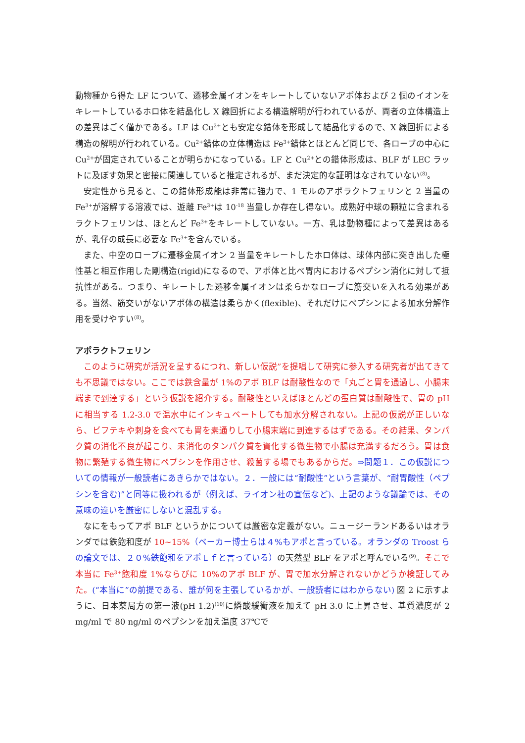動物種から得た LF について、遷移金属イオンをキレートしていないアポ体および 2 個のイオンをキレートしているホロ体を結晶化し X 線回折による構造解明が行われているが、両者の立体構造上の差異はごく僅かである。LF は Cu<sup>2+</sup>とも安定な錯体を形成して結晶化するので、X 線回折による構造の解明が行われている。Cu<sup>2+</sup>錯体の立体構造は Fe<sup>3+</sup>錯体とほとんど同じで、各ローブの中心に Cu<sup>2+</sup>が固定されていることが明らかになっている。LF と Cu<sup>2+</sup>との錯体形成は、BLF が LEC ラットに及ぼす効果と密接に関連していると推定されるが、まだ決定的な証明はなされていない<sup>(8)</sup>。
安定性から見ると、この錯体形成能は非常に強力で、1 モルのアポラクトフェリンと 2 当量の Fe<sup>3+</sup>が溶解する溶液では、遊離 Fe<sup>3+</sup>は 10<sup>-18</sup> 当量しか存在し得ない。成熟好中球の顆粒に含まれるラクトフェリンは、ほとんど Fe<sup>3+</sup>をキレートしていない。一方、乳は動物種によって差異はあるが、乳仔の成長に必要な Fe<sup>3+</sup>を含んでいる。
また、中空のローブに遷移金属イオン 2 当量をキレートしたホロ体は、球体内部に突き出した極性基と相互作用した剛構造(rigid)になるので、アポ体と比べ胃内におけるペプシン消化に対して抵抗性がある。つまり、キレートした遷移金属イオンは柔らかなローブに筋交いを入れる効果がある。当然、筋交いがないアポ体の構造は柔らかく(flexible)、それだけにペプシンによる加水分解作用を受けやすい<sup>(8)</sup>。
アポラクトフェリン
このように研究が活況を呈するにつれ、新しい仮説”を提唱して研究に参入する研究者が出てきても不思議ではない。ここでは鉄含量が 1%のアポ BLF は耐酸性なので「丸ごと胃を通過し、小腸末端まで到達する」という仮説を紹介する。耐酸性といえばほとんどの蛋白質は耐酸性で、胃の pH に相当する 1.2-3.0 で温水中にインキュベートしても加水分解されない。上記の仮説が正しいなら、ビフテキや刺身を食べても胃を素通りして小腸末端に到達するはずである。その結果、タンパク質の消化不良が起こり、未消化のタンパク質を資化する微生物で小腸は充満するだろう。胃は食物に繁殖する微生物にペプシンを作用させ、殺菌する場でもあるからだ。⇒問題１．この仮説についての情報が一般読者にあきらかではない。２．一般には“耐酸性”という言葉が、“耐胃酸性（ペプシンを含む)”と同等に扱われるが（例えば、ライオン社の宣伝など)、上記のような議論では、その意味の違いを厳密にしないと混乱する。
なにをもってアポ BLF というかについては厳密な定義がない。ニュージーランドあるいはオランダでは鉄飽和度が 10~15%（ベーカー博士らは４%もアポと言っている。オランダの Troost らの論文では、２０%鉄飽和をアポＬｆと言っている）の天然型 BLF をアポと呼んでいる<sup>(9)</sup>。そこで本当に Fe<sup>3+</sup>飽和度 1%ならびに 10%のアポ BLF が、胃で加水分解されないかどうか検証してみた。(“本当に”の前提である、誰が何を主張しているかが、一般読者にはわからない) 図 2 に示すように、日本薬局方の第一液(pH 1.2)<sup>(10)</sup>に燐酸緩衝液を加えて pH 3.0 に上昇させ、基質濃度が 2 mg/ml で 80 ng/ml のペプシンを加え温度 37℃で